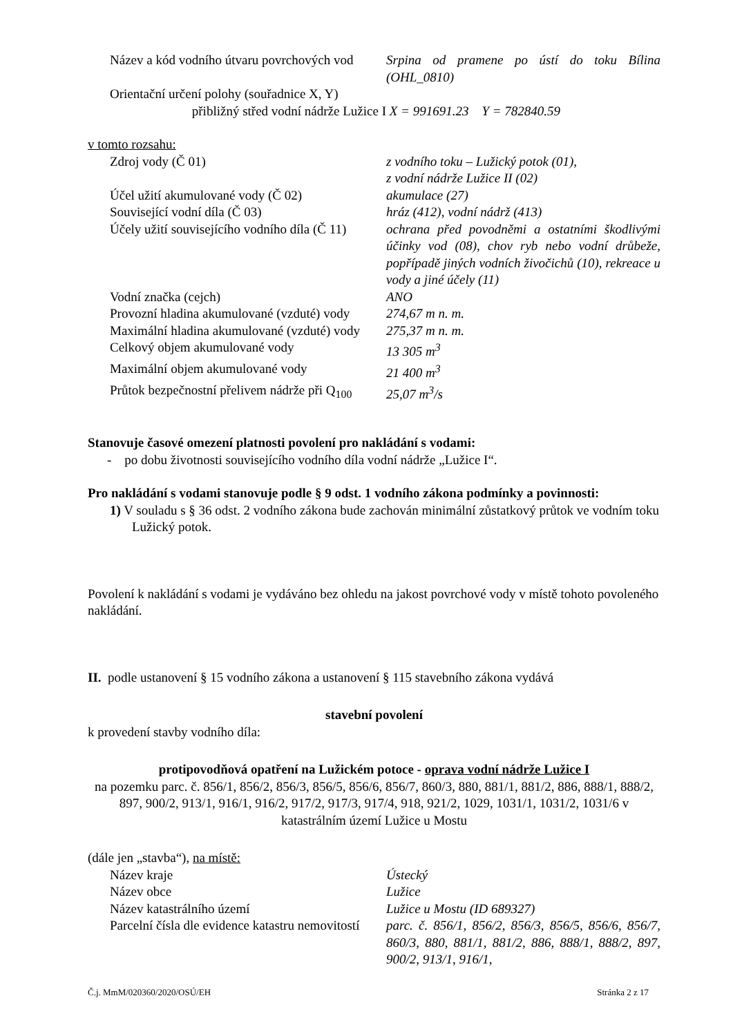Název a kód vodního útvaru povrchových vod
Srpina od pramene po ústí do toku Bílina (OHL_0810)
Orientační určení polohy (souřadnice X, Y)
přibližný střed vodní nádrže Lužice I
X = 991691.23 Y = 782840.59
v tomto rozsahu:
Zdroj vody (Č 01) z vodního toku – Lužický potok (01),
z vodní nádrže Lužice II (02)
Účel užití akumulované vody (Č 02) akumulace (27)
Související vodní díla (Č 03) hráz (412), vodní nádrž (413)
Účely užití souvisejícího vodního díla (Č 11)
ochrana před povodněmi a ostatními škodlivými účinky vod (08), chov ryb nebo vodní drůbeže, popřípadě jiných vodních živočichů (10), rekreace u vody a jiné účely (11)
Vodní značka (cejch) ANO
Provozní hladina akumulované (vzduté) vody
274,67 m n. m.
Maximální hladina akumulované (vzduté) vody
275,37 m n. m.
Celkový objem akumulované vody 13 305 m<sup>3</sup>
Maximální objem akumulované vody 21 400 m<sup>3</sup>
Průtok bezpečnostní přelivem nádrže při Q<sub>100</sub>
25,07 m<sup>3</sup>/s
Stanovuje časové omezení platnosti povolení pro nakládání s vodami:
- po dobu životnosti souvisejícího vodního díla vodní nádrže „Lužice I“.
Pro nakládání s vodami stanovuje podle § 9 odst. 1 vodního zákona podmínky a povinnosti:
1) V souladu s § 36 odst. 2 vodního zákona bude zachován minimální zůstatkový průtok ve vodním toku Lužický potok.
Povolení k nakládání s vodami je vydáváno bez ohledu na jakost povrchové vody v místě tohoto povoleného nakládání.
II. podle ustanovení § 15 vodního zákona a ustanovení § 115 stavebního zákona vydává
stavební povolení
k provedení stavby vodního díla:
protipovodňová opatření na Lužickém potoce - oprava vodní nádrže Lužice I
na pozemku parc. č. 856/1, 856/2, 856/3, 856/5, 856/6, 856/7, 860/3, 880, 881/1, 881/2, 886, 888/1, 888/2, 897, 900/2, 913/1, 916/1, 916/2, 917/2, 917/3, 917/4, 918, 921/2, 1029, 1031/1, 1031/2, 1031/6 v katastrálním území Lužice u Mostu
(dále jen „stavba“), na místě:
Název kraje Ústecký
Název obce Lužice
Název katastrálního území Lužice u Mostu (ID 689327)
Parcelní čísla dle evidence katastru nemovitostí
parc. č. 856/1, 856/2, 856/3, 856/5, 856/6, 856/7, 860/3, 880, 881/1, 881/2, 886, 888/1, 888/2, 897, 900/2, 913/1, 916/1,
Č.j. MmM/020360/2020/OSÚ/EH Stránka 2 z 17